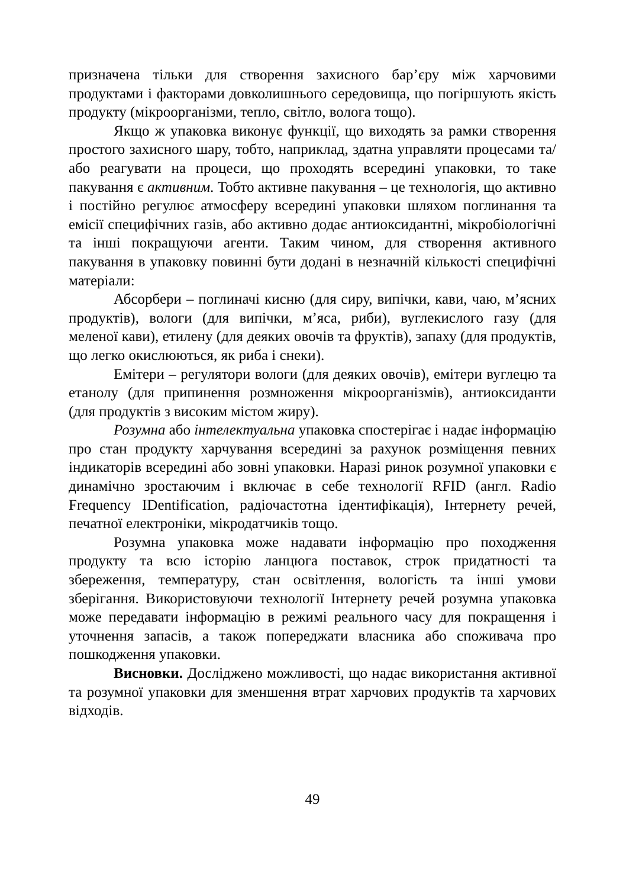призначена тільки для створення захисного бар’єру між харчовими продуктами і факторами довколишнього середовища, що погіршують якість продукту (мікроорганізми, тепло, світло, волога тощо).
Якщо ж упаковка виконує функції, що виходять за рамки створення простого захисного шару, тобто, наприклад, здатна управляти процесами та/або реагувати на процеси, що проходять всередині упаковки, то таке пакування є активним. Тобто активне пакування – це технологія, що активно і постійно регулює атмосферу всередині упаковки шляхом поглинання та емісії специфічних газів, або активно додає антиоксидантні, мікробіологічні та інші покращуючи агенти. Таким чином, для створення активного пакування в упаковку повинні бути додані в незначній кількості специфічні матеріали:
Абсорбери – поглиначі кисню (для сиру, випічки, кави, чаю, м’ясних продуктів), вологи (для випічки, м’яса, риби), вуглекислого газу (для меленої кави), етилену (для деяких овочів та фруктів), запаху (для продуктів, що легко окислюються, як риба і снеки).
Емітери – регулятори вологи (для деяких овочів), емітери вуглецю та етанолу (для припинення розмноження мікроорганізмів), антиоксиданти (для продуктів з високим містом жиру).
Розумна або інтелектуальна упаковка спостерігає і надає інформацію про стан продукту харчування всередині за рахунок розміщення певних індикаторів всередині або зовні упаковки. Наразі ринок розумної упаковки є динамічно зростаючим і включає в себе технології RFID (англ. Radio Frequency IDentification, радіочастотна ідентифікація), Інтернету речей, печатної електроніки, мікродатчиків тощо.
Розумна упаковка може надавати інформацію про походження продукту та всю історію ланцюга поставок, строк придатності та збереження, температуру, стан освітлення, вологість та інші умови зберігання. Використовуючи технології Інтернету речей розумна упаковка може передавати інформацію в режимі реального часу для покращення і уточнення запасів, а також попереджати власника або споживача про пошкодження упаковки.
Висновки. Досліджено можливості, що надає використання активної та розумної упаковки для зменшення втрат харчових продуктів та харчових відходів.
49